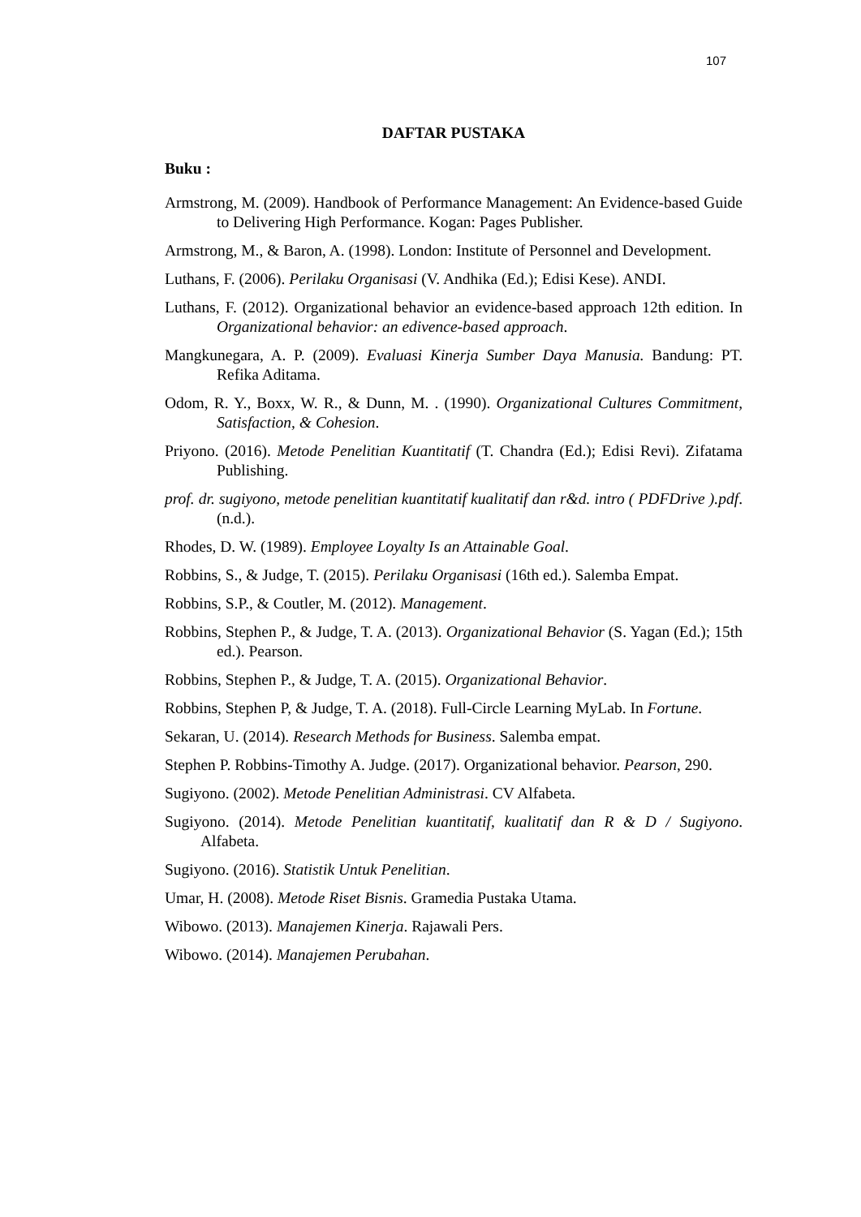107
DAFTAR PUSTAKA
Buku :
Armstrong, M. (2009). Handbook of Performance Management: An Evidence-based Guide to Delivering High Performance. Kogan: Pages Publisher.
Armstrong, M., & Baron, A. (1998). London: Institute of Personnel and Development.
Luthans, F. (2006). Perilaku Organisasi (V. Andhika (Ed.); Edisi Kese). ANDI.
Luthans, F. (2012). Organizational behavior an evidence-based approach 12th edition. In Organizational behavior: an edivence-based approach.
Mangkunegara, A. P. (2009). Evaluasi Kinerja Sumber Daya Manusia. Bandung: PT. Refika Aditama.
Odom, R. Y., Boxx, W. R., & Dunn, M. . (1990). Organizational Cultures Commitment, Satisfaction, & Cohesion.
Priyono. (2016). Metode Penelitian Kuantitatif (T. Chandra (Ed.); Edisi Revi). Zifatama Publishing.
prof. dr. sugiyono, metode penelitian kuantitatif kualitatif dan r&d. intro ( PDFDrive ).pdf. (n.d.).
Rhodes, D. W. (1989). Employee Loyalty Is an Attainable Goal.
Robbins, S., & Judge, T. (2015). Perilaku Organisasi (16th ed.). Salemba Empat.
Robbins, S.P., & Coutler, M. (2012). Management.
Robbins, Stephen P., & Judge, T. A. (2013). Organizational Behavior (S. Yagan (Ed.); 15th ed.). Pearson.
Robbins, Stephen P., & Judge, T. A. (2015). Organizational Behavior.
Robbins, Stephen P, & Judge, T. A. (2018). Full-Circle Learning MyLab. In Fortune.
Sekaran, U. (2014). Research Methods for Business. Salemba empat.
Stephen P. Robbins-Timothy A. Judge. (2017). Organizational behavior. Pearson, 290.
Sugiyono. (2002). Metode Penelitian Administrasi. CV Alfabeta.
Sugiyono. (2014). Metode Penelitian kuantitatif, kualitatif dan R & D / Sugiyono. Alfabeta.
Sugiyono. (2016). Statistik Untuk Penelitian.
Umar, H. (2008). Metode Riset Bisnis. Gramedia Pustaka Utama.
Wibowo. (2013). Manajemen Kinerja. Rajawali Pers.
Wibowo. (2014). Manajemen Perubahan.